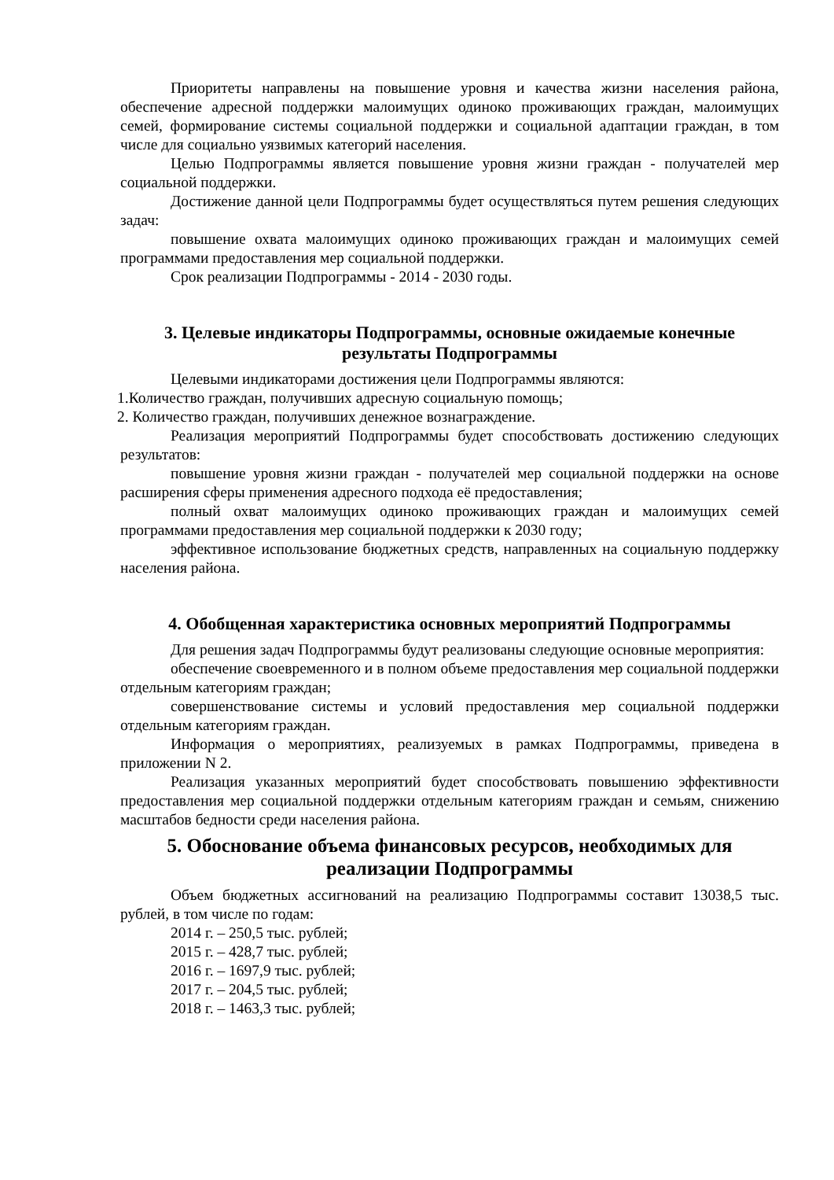Приоритеты направлены на повышение уровня и качества жизни населения района, обеспечение адресной поддержки малоимущих одиноко проживающих граждан, малоимущих семей, формирование системы социальной поддержки и социальной адаптации граждан, в том числе для социально уязвимых категорий населения.
Целью Подпрограммы является повышение уровня жизни граждан - получателей мер социальной поддержки.
Достижение данной цели Подпрограммы будет осуществляться путем решения следующих задач:
повышение охвата малоимущих одиноко проживающих граждан и малоимущих семей программами предоставления мер социальной поддержки.
Срок реализации Подпрограммы - 2014 - 2030 годы.
3. Целевые индикаторы Подпрограммы, основные ожидаемые конечные результаты Подпрограммы
Целевыми индикаторами достижения цели Подпрограммы являются:
1.Количество граждан, получивших адресную социальную помощь;
2. Количество граждан, получивших денежное вознаграждение.
Реализация мероприятий Подпрограммы будет способствовать достижению следующих результатов:
повышение уровня жизни граждан - получателей мер социальной поддержки на основе расширения сферы применения адресного подхода её предоставления;
полный охват малоимущих одиноко проживающих граждан и малоимущих семей программами предоставления мер социальной поддержки к 2030 году;
эффективное использование бюджетных средств, направленных на социальную поддержку населения района.
4. Обобщенная характеристика основных мероприятий Подпрограммы
Для решения задач Подпрограммы будут реализованы следующие основные мероприятия:
обеспечение своевременного и в полном объеме предоставления мер социальной поддержки отдельным категориям граждан;
совершенствование системы и условий предоставления мер социальной поддержки отдельным категориям граждан.
Информация о мероприятиях, реализуемых в рамках Подпрограммы, приведена в приложении N 2.
Реализация указанных мероприятий будет способствовать повышению эффективности предоставления мер социальной поддержки отдельным категориям граждан и семьям, снижению масштабов бедности среди населения района.
5. Обоснование объема финансовых ресурсов, необходимых для реализации Подпрограммы
Объем бюджетных ассигнований на реализацию Подпрограммы составит 13038,5 тыс. рублей, в том числе по годам:
2014 г. – 250,5 тыс. рублей;
2015 г. – 428,7 тыс. рублей;
2016 г. – 1697,9 тыс. рублей;
2017 г. – 204,5 тыс. рублей;
2018 г. – 1463,3 тыс. рублей;